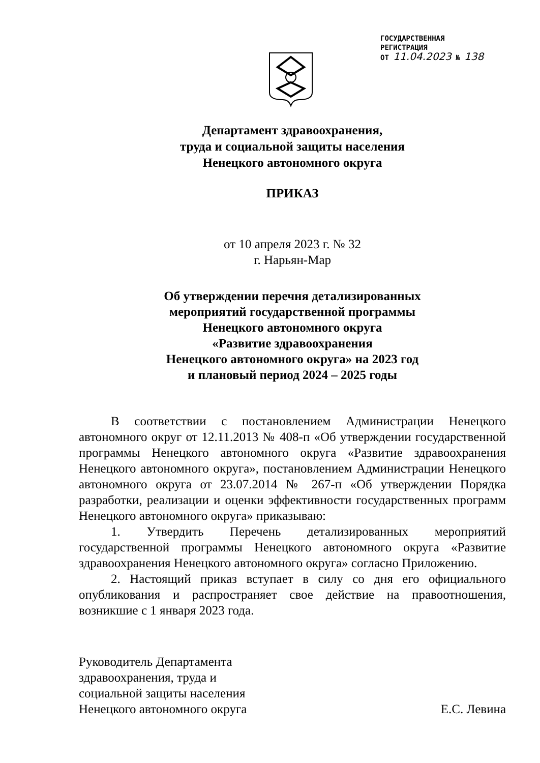ГОСУДАРСТВЕННАЯ
РЕГИСТРАЦИЯ
ОТ 11.04.2023 № 138
Департамент здравоохранения,
труда и социальной защиты населения
Ненецкого автономного округа
ПРИКАЗ
от 10 апреля 2023 г. № 32
г. Нарьян-Мар
Об утверждении перечня детализированных
мероприятий государственной программы
Ненецкого автономного округа
«Развитие здравоохранения
Ненецкого автономного округа» на 2023 год
и плановый период 2024 – 2025 годы
В соответствии с постановлением Администрации Ненецкого автономного округ от 12.11.2013 № 408-п «Об утверждении государственной программы Ненецкого автономного округа «Развитие здравоохранения Ненецкого автономного округа», постановлением Администрации Ненецкого автономного округа от 23.07.2014 № 267-п «Об утверждении Порядка разработки, реализации и оценки эффективности государственных программ Ненецкого автономного округа» приказываю:
1. Утвердить Перечень детализированных мероприятий государственной программы Ненецкого автономного округа «Развитие здравоохранения Ненецкого автономного округа» согласно Приложению.
2. Настоящий приказ вступает в силу со дня его официального опубликования и распространяет свое действие на правоотношения, возникшие с 1 января 2023 года.
Руководитель Департамента
здравоохранения, труда и
социальной защиты населения
Ненецкого автономного округа
Е.С. Левина